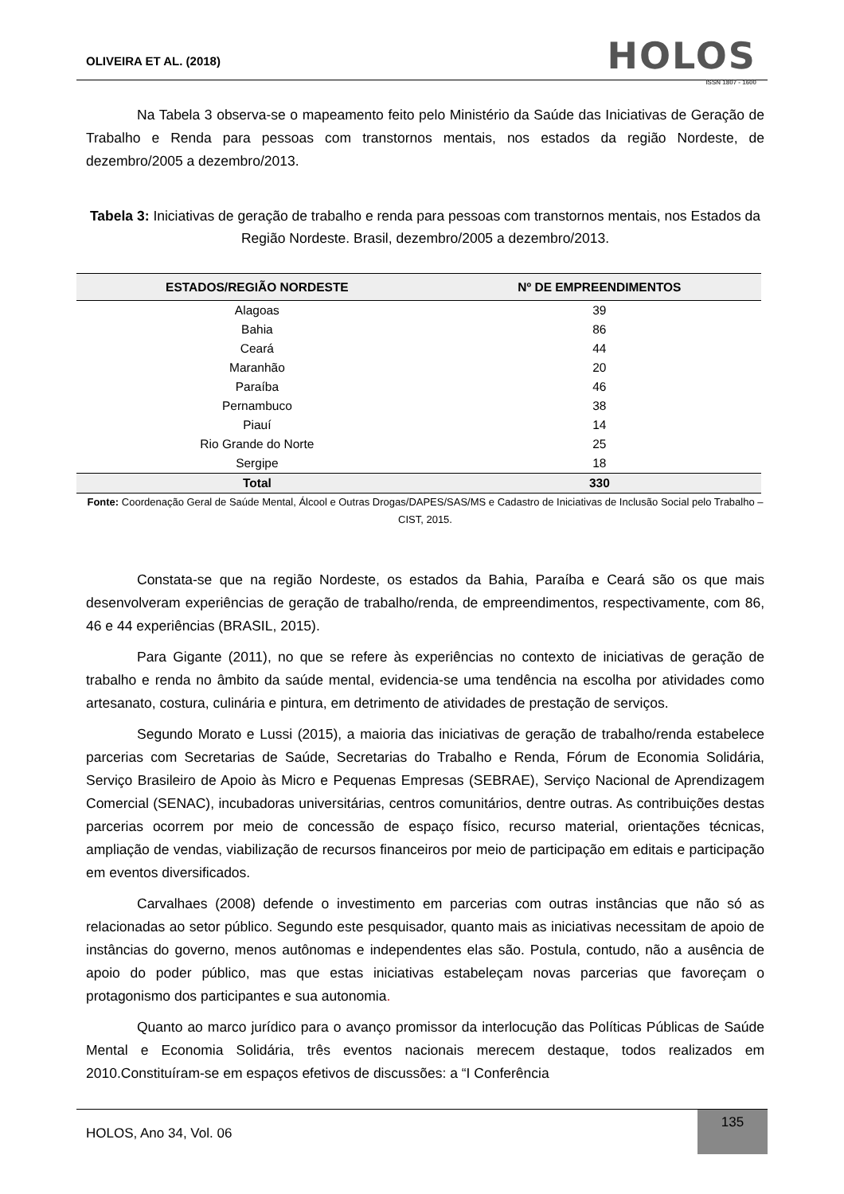OLIVEIRA ET AL. (2018)
HOLOS
ISSN 1807 - 1600
Na Tabela 3 observa-se o mapeamento feito pelo Ministério da Saúde das Iniciativas de Geração de Trabalho e Renda para pessoas com transtornos mentais, nos estados da região Nordeste, de dezembro/2005 a dezembro/2013.
Tabela 3: Iniciativas de geração de trabalho e renda para pessoas com transtornos mentais, nos Estados da Região Nordeste. Brasil, dezembro/2005 a dezembro/2013.
| ESTADOS/REGIÃO NORDESTE | Nº DE EMPREENDIMENTOS |
| --- | --- |
| Alagoas | 39 |
| Bahia | 86 |
| Ceará | 44 |
| Maranhão | 20 |
| Paraíba | 46 |
| Pernambuco | 38 |
| Piauí | 14 |
| Rio Grande do Norte | 25 |
| Sergipe | 18 |
| Total | 330 |
Fonte: Coordenação Geral de Saúde Mental, Álcool e Outras Drogas/DAPES/SAS/MS e Cadastro de Iniciativas de Inclusão Social pelo Trabalho – CIST, 2015.
Constata-se que na região Nordeste, os estados da Bahia, Paraíba e Ceará são os que mais desenvolveram experiências de geração de trabalho/renda, de empreendimentos, respectivamente, com 86, 46 e 44 experiências (BRASIL, 2015).
Para Gigante (2011), no que se refere às experiências no contexto de iniciativas de geração de trabalho e renda no âmbito da saúde mental, evidencia-se uma tendência na escolha por atividades como artesanato, costura, culinária e pintura, em detrimento de atividades de prestação de serviços.
Segundo Morato e Lussi (2015), a maioria das iniciativas de geração de trabalho/renda estabelece parcerias com Secretarias de Saúde, Secretarias do Trabalho e Renda, Fórum de Economia Solidária, Serviço Brasileiro de Apoio às Micro e Pequenas Empresas (SEBRAE), Serviço Nacional de Aprendizagem Comercial (SENAC), incubadoras universitárias, centros comunitários, dentre outras. As contribuições destas parcerias ocorrem por meio de concessão de espaço físico, recurso material, orientações técnicas, ampliação de vendas, viabilização de recursos financeiros por meio de participação em editais e participação em eventos diversificados.
Carvalhaes (2008) defende o investimento em parcerias com outras instâncias que não só as relacionadas ao setor público. Segundo este pesquisador, quanto mais as iniciativas necessitam de apoio de instâncias do governo, menos autônomas e independentes elas são. Postula, contudo, não a ausência de apoio do poder público, mas que estas iniciativas estabeleçam novas parcerias que favoreçam o protagonismo dos participantes e sua autonomia.
Quanto ao marco jurídico para o avanço promissor da interlocução das Políticas Públicas de Saúde Mental e Economia Solidária, três eventos nacionais merecem destaque, todos realizados em 2010.Constituíram-se em espaços efetivos de discussões: a “I Conferência
HOLOS, Ano 34, Vol. 06
135